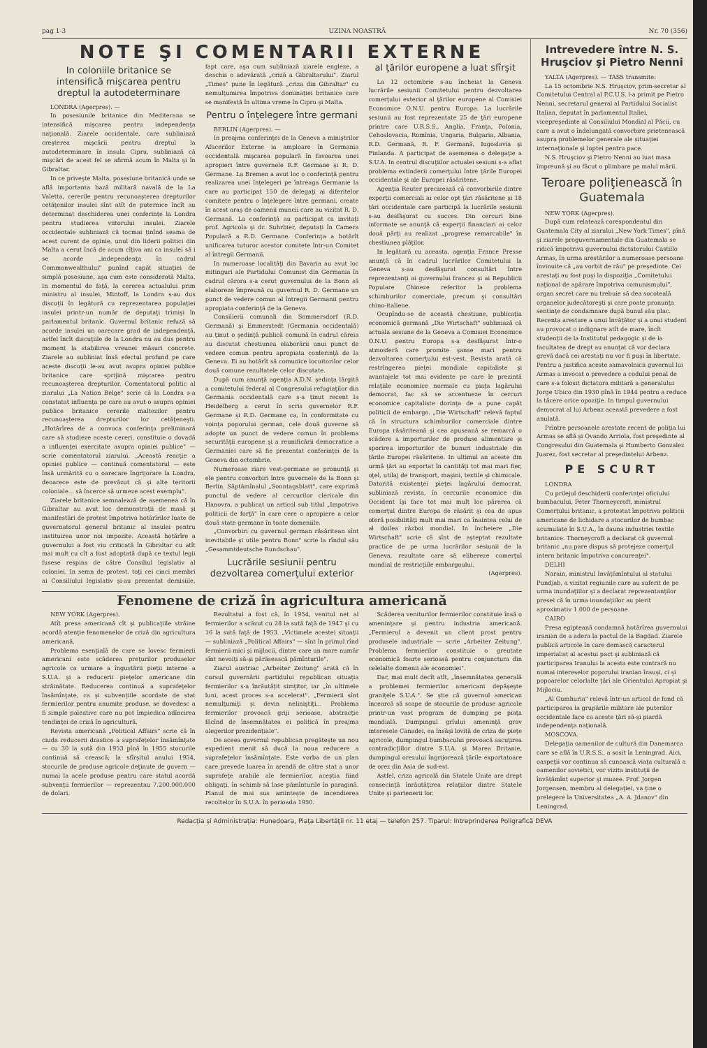pag 1-3 UZINA NOASTRĂ Nr. 70 (356)
NOTE ŞI COMENTARII EXTERNE
In coloniile britanice se intensifică mişcarea pentru dreptul la autodeterminare
LONDRA (Agerpres). —
In posesiunile britanice din Mediterana se intensifică mişcarea pentru independenţa naţională. Ziarele occidentale, care subliniază creşterea mişcării pentru dreptul la autodeterminare în insula Cipru, subliniază că mişcări de acest fel se afirmă acum în Malta şi în Gibraltar.
In ce priveşte Malta, posesiune britanică unde se află importanta bază militară navală de la La Valetta, cererile pentru recunoaşterea drepturilor cetăţenilor insulei sînt atît de puternice încît au determinat deschiderea unei conferinţe la Londra pentru studierea viitorului insulei. Ziarele occidentale subliniază că tocmai ţinînd seama de acest curent de opinie, unul din liderii politici din Malta a cerut încă de acum cîţiva ani ca insulei să i se acorde „independenţa în cadrul Commonwealthului" punînd capăt situaţiei de simplă posesiune, aşa cum este considerată Malta. In momentul de faţă, la cererea actualului prim ministru al insulei, Mintoff, la Londra s-au dus discuţii în legătură cu reprezentarea populaţiei insulei printr-un număr de deputaţi trimişi în parlamentul britanic. Guvernul britanic refuză să acorde insulei un oarecare grad de independenţă, astfel încît discuţiile de la Londra nu au dus pentru moment la stabilirea vreunei măsuri concrete. Ziarele au subliniat însă efectul profund pe care aceste discuţii le-au avut asupra opiniei publice britanice care sprijină mişcarea pentru recunoaşterea drepturilor. Comentatorul politic al ziarului „La Nation Belge" scrie că la Londra s-a constatat influenţa pe care au avut-o asupra opiniei publice britanice cererile maltezilor pentru recunoaşterea drepturilor lor cetăţeneşti. „Hotărîrea de a convoca conferinţa preliminară care să studieze aceste cereri, constituie o dovadă a influenţei exercitate asupra opiniei publice" — scrie comentatorul ziarului. „Această reacţie a opiniei publice — continuă comentatorul — este însă urmărită cu o oarecare îngrijorare la Londra, deoarece este de prevăzut că şi alte teritorii coloniale... să încerce să urmeze acest exemplu".
Ziarele britanice semnalează de asemenea că în Gibraltar au avut loc demonstraţii de masă şi manifestări de protest împotriva hotărîrilor luate de guvernatorul general britanic al insulei pentru instituirea unor noi impozite. Această hotărîre a guvernului a fost viu criticată în Gibraltar cu atît mai mult cu cît a fost adoptată după ce textul legii fusese respins de către Consiliul legislativ al coloniei. In semn de protest, toţi cei cinci membri ai Consiliului legislativ şi-au prezentat demisiile, fapt care, aşa cum subliniază ziarele engleze, a deschis o adevărată „criză a Gibraltarului". Ziarul „Times" pune în legătură „criza din Gibraltar" cu nemulţumirea împotriva dominaţiei britanice care se manifestă în ultima vreme în Cipru şi Malta.
Pentru o înţelegere între germani
BERLIN (Agerpres). —
In preajma conferinţei de la Geneva a miniştrilor Afacerilor Externe ia amploare în Germania occidentală mişcarea populară în favoarea unei apropieri între guvernele R.F. Germane şi R. D. Germane. La Bremen a avut loc o conferinţă pentru realizarea unei înţelegeri pe întreaga Germanie la care au participat 150 de delegaţi ai diferitelor comitete pentru o înţelegere între germani, create în acest oraş de oamenii muncii care au vizitat R. D. Germană. La conferinţă au participat ca invitaţi prof. Agricola şi dr. Suhrbier, deputaţi în Camera Populară a R.D. Germane. Conferinţa a hotărît unificarea tuturor acestor comitete într-un Comitet al întregii Germanii.
In numeroase localităţi din Bavaria au avut loc mitinguri ale Partidului Comunist din Germania în cadrul cărora s-a cerut guvernului de la Bonn să elaboreze împreună cu guvernul R. D. Germane un punct de vedere comun al întregii Germanii pentru apropiata conferinţă de la Geneva.
Consilierii comunali din Sommersdorf (R.D. Germană) şi Emmerstedt (Germania occidentală) au ţinut o şedinţă publică comună în cadrul căreia au discutat chestiunea elaborării unui punct de vedere comun pentru apropiata conferinţă de la Geneva. Ei au hotărît să comunice locuitorilor celor două comune rezultatele celor discutate.
După cum anunţă agenţia A.D.N. şedinţa lărgită a comitetului federal al Congresului refugiaţilor din Germania occidentală care s-a ţinut recent la Heidelberg a cerut în scris guvernelor R.F. Germane şi R.D. Germane ca, în conformitate cu voinţa poporului german, cele două guverne să adopte un punct de vedere comun în problema securităţii europene şi a reunificării democratice a Germaniei care să fie prezentat conferinţei de la Geneva din octombrie.
Numeroase ziare vest-germane se pronunţă şi ele pentru convorbiri între guvernele de la Bonn şi Berlin. Săptămînalul „Sonntagsblatt", care exprimă punctul de vedere al cercurilor clericale din Hanovra, a publicat un articol sub titlul „Impotriva politicii de forţă" în care cere o apropiere a celor două state germane în toate domeniile.
„Convorbiri cu guvernul german răsăritean sînt inevitabile şi utile pentru Bonn" scrie la rîndul său „Gesammtdeutsche Rundschau".
Lucrările sesiunii pentru dezvoltarea comerţului exterior al ţărilor europene a luat sfîrşit
La 12 octombrie s-au încheiat la Geneva lucrările sesiunii Comitetului pentru dezvoltarea comerţului exterior al ţărilor europene al Comisiei Economice O.N.U. pentru Europa. La lucrările sesiunii au fost reprezentate 25 de ţări europene printre care U.R.S.S., Anglia, Franţa, Polonia, Cehoslovacia, Romînia, Ungaria, Bulgaria, Albania, R.D. Germană, R. F. Germană, Iugoslavia şi Finlanda. A participat de asemenea o delegaţie a S.U.A. In centrul discuţiilor actualei sesiuni s-a aflat problema extinderii comerţului între ţările Europei occidentale şi ale Europei răsăritene.
Agenţia Reuter precizează că convorbirile dintre experţii comerciali ai celor opt ţări răsăritene şi 18 ţări occidentale care participă la lucrările sesiunii s-au desfăşurat cu succes. Din cercuri bine informate se anunţă că experţii financiari ai celor două părţi au realizat „progrese remarcabile" în chestiunea plăţilor.
In legătură cu aceasta, agenţia France Presse anunţă că în cadrul lucrărilor Comitetului la Geneva s-au desfăşurat consultări între reprezentanţi ai guvernului francez şi ai Republicii Populare Chineze referitor la problema schimburilor comerciale, precum şi consultări chino-italiene.
Ocupîndu-se de această chestiune, publicaţia economică germană „Die Wirtschaft" subliniază că actuala sesiune de la Geneva a Comisiei Economice O.N.U. pentru Europa s-a desfăşurat într-o atmosferă care promite şanse mari pentru dezvoltarea comerţului est-vest. Revista arată că restrîngerea pieţei mondiale capitaliste şi avantajele tot mai evidente pe care le prezintă relaţiile economice normale cu piaţa lagărului democrat, fac să se accentueze în cercuri economice capitaliste dorinţa de a pune capăt politicii de embargo. „Die Wirtschaft" relevă faptul că în structura schimburilor comerciale dintre Europa răsăriteană şi cea apuseană se remarcă o scădere a importurilor de produse alimentare şi sporirea importurilor de bunuri industriale din ţările Europei răsăritene. In ultimul an aceste din urmă ţări au exportat în cantităţi tot mai mari fier, oţel, utilaj de transport, maşini, textile şi chimicale. Datorită existenţei pieţei lagărului democrat, subliniază revista, în cercurile economice din Occident îşi face tot mai mult loc părerea că comerţul dintre Europa de răsărit şi cea de apus oferă posibilităţi mult mai mari ca înaintea celui de al doilea război mondial. In încheiere „Die Wirtschaft" scrie că sînt de aşteptat rezultate practice de pe urma lucrărilor sesiunii de la Geneva, rezultate care să elibereze comerţul mondial de restricţiile embargoului.
(Agerpres).
Fenomene de criză în agricultura americană
NEW YORK (Agerpres).
Atît presa americană cît şi publicaţiile străine acordă atenţie fenomenelor de criză din agricultura americană.
Problema esenţială de care se lovesc fermierii americani este scăderea preţurilor produselor agricole ca urmare a îngustării pieţii interne a S.U.A. şi a reducerii pieţelor americane din străinătate. Reducerea continuă a suprafeţelor însămînţate, ca şi subvenţiile acordate de stat fermierilor pentru anumite produse, se dovedesc a fi simple paleative care nu pot împiedica adîncirea tendinţei de criză în agricultură.
Revista americană „Political Affairs" scrie că în ciuda reducerii drastice a suprafeţelor însămînţate — cu 30 la sută din 1953 pînă în 1955 stocurile continuă să crească; la sfîrşitul anului 1954, stocurile de produse agricole deţinute de guvern — numai la acele produse pentru care statul acordă subvenţii fermierilor — reprezentau 7.200.000.000 de dolari.
Rezultatul a fost că, în 1954, venitul net al fermierilor a scăzut cu 28 la sută faţă de 1947 şi cu 16 la sută faţă de 1953. „Victimele acestei situaţii — subliniază „Political Affairs" — sînt în primul rînd fermierii mici şi mijlocii, dintre care un mare număr sînt nevoiţi să-şi părăsească pămînturile".
Ziarul austriac „Arbeiter Zeitung" arată că în cursul guvernării partidului republican situaţia fermierilor s-a înrăutăţit simţitor, iar „în ultimele luni, acest proces s-a accelerat". „Fermierii sînt nemulţumiţi şi devin neliniştiţi... Problema fermierilor provoacă griji serioase, abstracţie făcînd de însemnătatea ei politică în preajma alegerilor prezidenţiale".
De aceea guvernul republican pregăteşte un nou expedient menit să ducă la noua reducere a suprafeţelor însămînţate. Este vorba de un plan care prevede luarea în arendă de către stat a unor suprafeţe arabile ale fermierilor, aceştia fiind obligaţi, în schimb să lase pămînturile în paragină. Planul de mai sus aminteşte de incendierea recoltelor în S.U.A. în perioada 1950.
Scăderea veniturilor fermierilor constituie însă o ameninţare şi pentru industria americană. „Fermierul a devenit un client prost pentru produsele industriale — scrie „Arbeiter Zeitung". Problema fermierilor constituie o greutate economică foarte serioasă pentru conjunctura din celelalte domenii ale economiei".
Dar, mai mult decît atît, „însemnătatea generală a problemei fermierilor americani depăşeşte graniţele S.U.A.". Se ştie că guvernul american încearcă să scape de stocurile de produse agricole printr-un vast program de dumping pe piaţa mondială. Dumpingul grîului ameninţă grav interesele Canadei, ea însăşi lovită de criza de pieţe agricole, dumpingul bumbacului provoacă ascuţirea contradicţiilor dintre S.U.A. şi Marea Britanie, dumpingul orezului îngrijorează ţările exportatoare de orez din Asia de sud-est.
Astfel, criza agricolă din Statele Unite are drept consecinţă înrăutăţirea relaţiilor dintre Statele Unite şi partenerii lor.
Intrevedere între N. S. Hruşciov şi Pietro Nenni
YALTA (Agerpres). — TASS transmite:
La 15 octombrie N.S. Hruşciov, prim-secretar al Comitetului Central al P.C.U.S. l-a primit pe Pietro Nenni, secretarul general al Partidului Socialist Italian, deputat în parlamentul Italiei, vicepreşedinte al Consiliului Mondial al Păcii, cu care a avut o îndelungată convorbire prietenească asupra problemelor generale ale situaţiei internaţionale şi luptei pentru pace.
N.S. Hruşciov şi Pietro Nenni au luat masa împreună şi au făcut o plimbare pe malul mării.
Teroare poliţienească în Guatemala
NEW YORK (Agerpres).
După cum relatează corespondentul din Guatemala City al ziarului „New York Times", pînă şi ziarele proguvernamentale din Guatemala se ridică împotriva guvernului dictatorului Castillo Armas, în urma arestărilor a numeroase persoane învinuite că „au vorbit de rău" pe preşedinte. Cei arestaţi au fost puşi la dispoziţia „Comitetului naţional de apărare împotriva comunismului", organ secret care nu trebuie să dea socoteală organelor judecătoreşti şi care poate pronunţa sentinţe de condamnare după bunul său plac. Recenta arestare a unui învăţător şi a unui student au provocat o indignare atît de mare, încît studenţii de la Institutul pedagogic şi de la facultatea de drept au anunţat că vor declara grevă dacă cei arestaţi nu vor fi puşi în libertate. Pentru a justifica aceste samavolnicii guvernul lui Armas a invocat o prevedere a codului penal de care s-a folosit dictatura militară a generalului Jorge Ubico din 1930 pînă în 1944 pentru a reduce la tăcere orice opoziţie. In timpul guvernului democrat al lui Arbenz această prevedere a fost anulată.
Printre persoanele arestate recent de poliţia lui Armas se află şi Ovando Arriola, fost preşedinte al Congresului din Guatemala şi Humberto Gonzalez Juarez, fost secretar al preşedintelui Arbenz.
PE SCURT
LONDRA
Cu prilejul deschiderii conferinţei oficiului bumbacului, Peter Thorneycroft, ministrul Comerţului britanic, a protestat împotriva politicii americane de lichidare a stocurilor de bumbac acumulate în S.U.A., în dauna industriei textile britanice. Thorneycroft a declarat că guvernul britanic „nu pare dispus să protejeze comerţul intern britanic împotriva concurenţei".
DELHI
Narain, ministrul Invăţămîntului al statului Pundjab, a vizitat regiunile care au suferit de pe urma inundaţiilor şi a declarat reprezentanţilor presei că în urma inundaţiilor au pierit aproximativ 1.000 de persoane.
CAIRO
Presa egipteană condamnă hotărîrea guvernului iranian de a adera la pactul de la Bagdad. Ziarele publică articole în care demască caracterul imperialist al acestui pact şi subliniază că participarea Iranului la acesta este contrară nu numai intereselor poporului iranian însuşi, ci şi popoarelor celorlalte ţări ale Orientului Apropiat şi Mijlociu.
„Al Gumhuria" relevă într-un articol de fond că participarea la grupările militare ale puterilor occidentale face ca aceste ţări să-şi piardă independenţa naţională.
MOSCOVA.
Delegaţia oamenilor de cultură din Danemarca care se află în U.R.S.S., a sosit la Leningrad. Aici, oaspeţii vor continua să cunoască viaţa culturală a oamenilor sovietici, vor vizita instituţii de învăţămînt superior şi muzee. Prof. Jorgen Jorgensen, membru al delegaţiei, va ţine o prelegere la Universitatea „A. A. Jdanov" din Leningrad.
Redacţia şi Administraţia: Hunedoara, Piaţa Libertăţii nr. 11 etaj — telefon 257. Tiparul: Intreprinderea Poligrafică DEVA